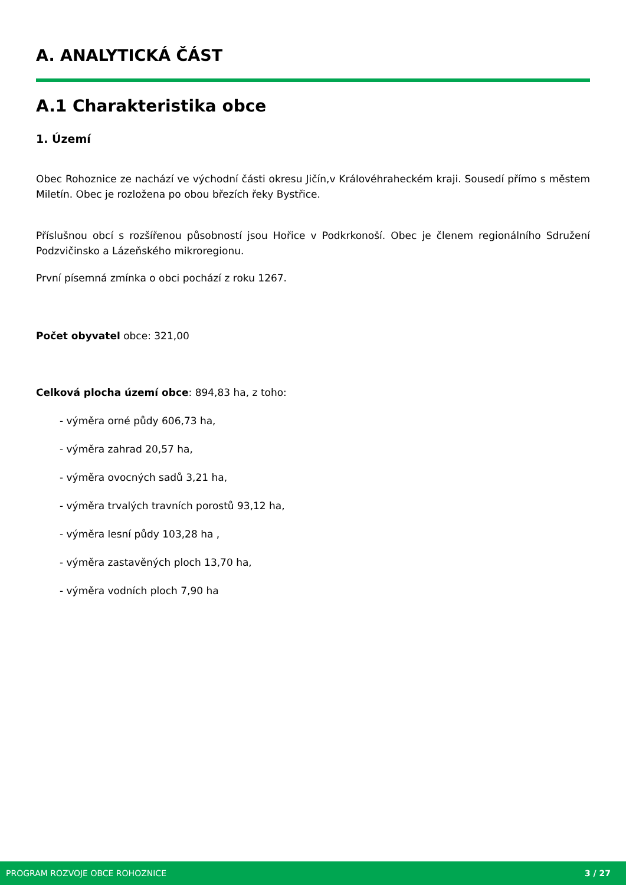A. ANALYTICKÁ ČÁST
A.1 Charakteristika obce
1. Území
Obec Rohoznice ze nachází ve východní části okresu Jičín,v Královéhraheckém kraji. Sousedí přímo s městem Miletín. Obec je rozložena po obou březích řeky Bystřice.
Příslušnou obcí s rozšířenou působností jsou Hořice v Podkrkonoší. Obec je členem regionálního Sdružení Podzvičinsko a Lázeňského mikroregionu.
První písemná zmínka o obci pochází z roku 1267.
Počet obyvatel obce: 321,00
Celková plocha území obce: 894,83 ha, z toho:
- výměra orné půdy 606,73 ha,
- výměra zahrad 20,57 ha,
- výměra ovocných sadů 3,21 ha,
- výměra trvalých travních porostů 93,12 ha,
- výměra lesní půdy 103,28 ha ,
- výměra zastavěných ploch 13,70 ha,
- výměra vodních ploch 7,90 ha
PROGRAM ROZVOJE OBCE ROHOZNICE 3 / 27